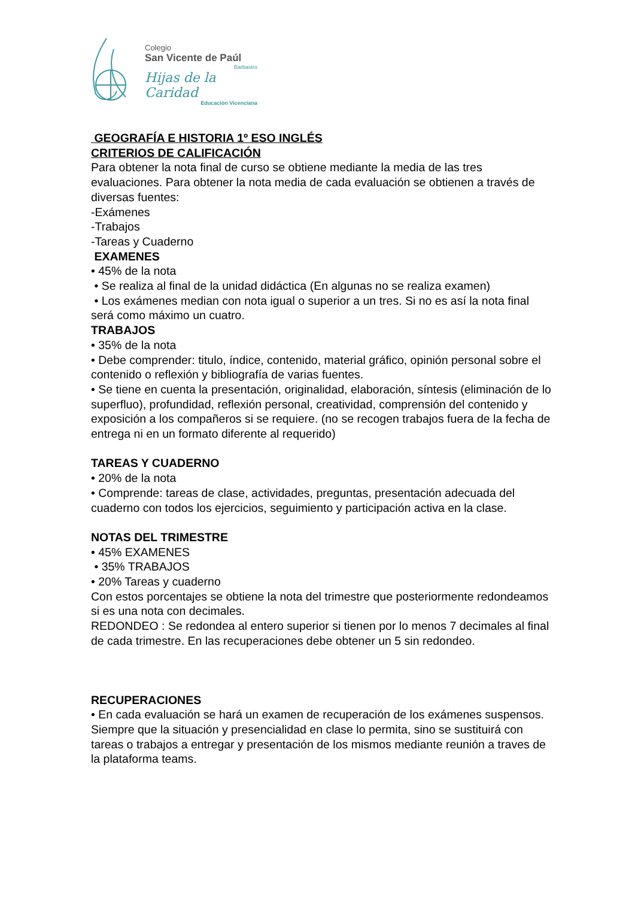Colegio
San Vicente de Paúl
Barbastro
Hijas de la Caridad
Educación Vicenciana
GEOGRAFÍA E HISTORIA 1º ESO INGLÉS
CRITERIOS DE CALIFICACIÓN
Para obtener la nota final de curso se obtiene mediante la media de las tres evaluaciones. Para obtener la nota media de cada evaluación se obtienen a través de diversas fuentes:
-Exámenes
-Trabajos
-Tareas y Cuaderno
EXAMENES
• 45% de la nota
• Se realiza al final de la unidad didáctica (En algunas no se realiza examen)
• Los exámenes median con nota igual o superior a un tres. Si no es así la nota final será como máximo un cuatro.
TRABAJOS
• 35% de la nota
• Debe comprender: titulo, índice, contenido, material gráfico, opinión personal sobre el contenido o reflexión y bibliografía de varias fuentes.
• Se tiene en cuenta la presentación, originalidad, elaboración, síntesis (eliminación de lo superfluo), profundidad, reflexión personal, creatividad, comprensión del contenido y exposición a los compañeros si se requiere. (no se recogen trabajos fuera de la fecha de entrega ni en un formato diferente al requerido)
TAREAS Y CUADERNO
• 20% de la nota
• Comprende: tareas de clase, actividades, preguntas, presentación adecuada del cuaderno con todos los ejercicios, seguimiento y participación activa en la clase.
NOTAS DEL TRIMESTRE
• 45% EXAMENES
• 35% TRABAJOS
• 20% Tareas y cuaderno
Con estos porcentajes se obtiene la nota del trimestre que posteriormente redondeamos si es una nota con decimales.
REDONDEO : Se redondea al entero superior si tienen por lo menos 7 decimales al final de cada trimestre. En las recuperaciones debe obtener un 5 sin redondeo.
RECUPERACIONES
• En cada evaluación se hará un examen de recuperación de los exámenes suspensos.
Siempre que la situación y presencialidad en clase lo permita, sino se sustituirá con tareas o trabajos a entregar y presentación de los mismos mediante reunión a traves de la plataforma teams.